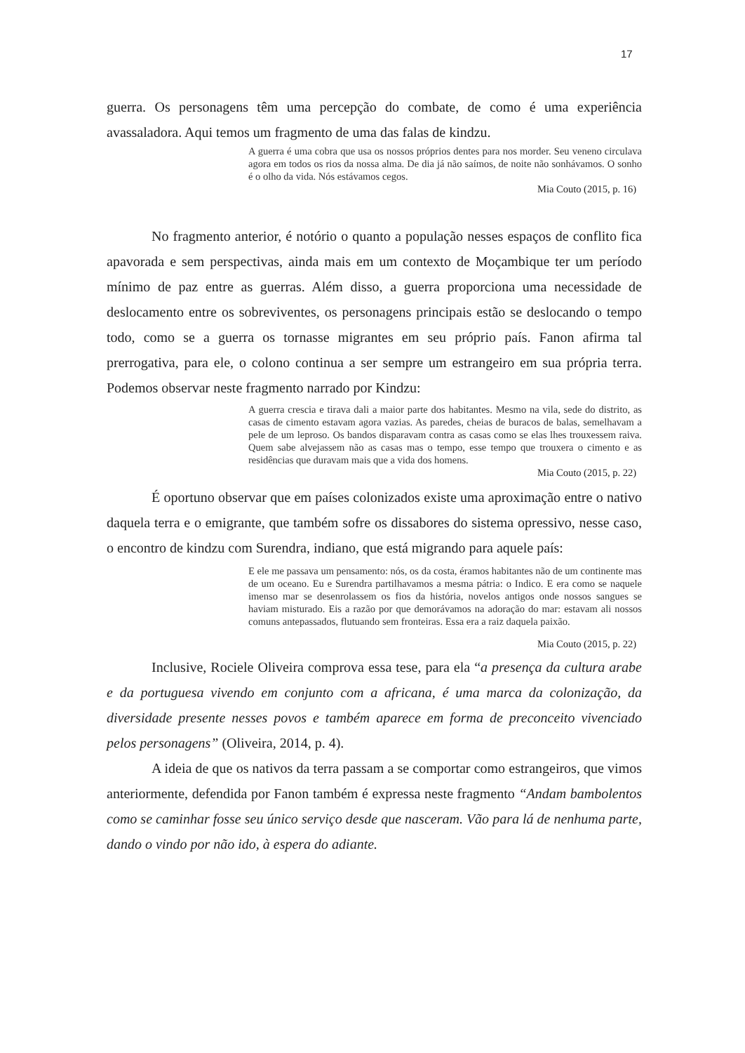17
guerra. Os personagens têm uma percepção do combate, de como é uma experiência avassaladora. Aqui temos um fragmento de uma das falas de kindzu.
A guerra é uma cobra que usa os nossos próprios dentes para nos morder. Seu veneno circulava agora em todos os rios da nossa alma. De dia já não saímos, de noite não sonhávamos. O sonho é o olho da vida. Nós estávamos cegos.
Mia Couto (2015, p. 16)
No fragmento anterior, é notório o quanto a população nesses espaços de conflito fica apavorada e sem perspectivas, ainda mais em um contexto de Moçambique ter um período mínimo de paz entre as guerras. Além disso, a guerra proporciona uma necessidade de deslocamento entre os sobreviventes, os personagens principais estão se deslocando o tempo todo, como se a guerra os tornasse migrantes em seu próprio país. Fanon afirma tal prerrogativa, para ele, o colono continua a ser sempre um estrangeiro em sua própria terra. Podemos observar neste fragmento narrado por Kindzu:
A guerra crescia e tirava dali a maior parte dos habitantes. Mesmo na vila, sede do distrito, as casas de cimento estavam agora vazias. As paredes, cheias de buracos de balas, semelhavam a pele de um leproso. Os bandos disparavam contra as casas como se elas lhes trouxessem raiva. Quem sabe alvejassem não as casas mas o tempo, esse tempo que trouxera o cimento e as residências que duravam mais que a vida dos homens.
Mia Couto (2015, p. 22)
É oportuno observar que em países colonizados existe uma aproximação entre o nativo daquela terra e o emigrante, que também sofre os dissabores do sistema opressivo, nesse caso, o encontro de kindzu com Surendra, indiano, que está migrando para aquele país:
E ele me passava um pensamento: nós, os da costa, éramos habitantes não de um continente mas de um oceano. Eu e Surendra partilhavamos a mesma pátria: o Indico. E era como se naquele imenso mar se desenrolassem os fios da história, novelos antigos onde nossos sangues se haviam misturado. Eis a razão por que demorávamos na adoração do mar: estavam ali nossos comuns antepassados, flutuando sem fronteiras. Essa era a raiz daquela paixão.
Mia Couto (2015, p. 22)
Inclusive, Rociele Oliveira comprova essa tese, para ela “a presença da cultura arabe e da portuguesa vivendo em conjunto com a africana, é uma marca da colonização, da diversidade presente nesses povos e também aparece em forma de preconceito vivenciado pelos personagens” (Oliveira, 2014, p. 4).
A ideia de que os nativos da terra passam a se comportar como estrangeiros, que vimos anteriormente, defendida por Fanon também é expressa neste fragmento “Andam bambolentos como se caminhar fosse seu único serviço desde que nasceram. Vão para lá de nenhuma parte, dando o vindo por não ido, à espera do adiante.